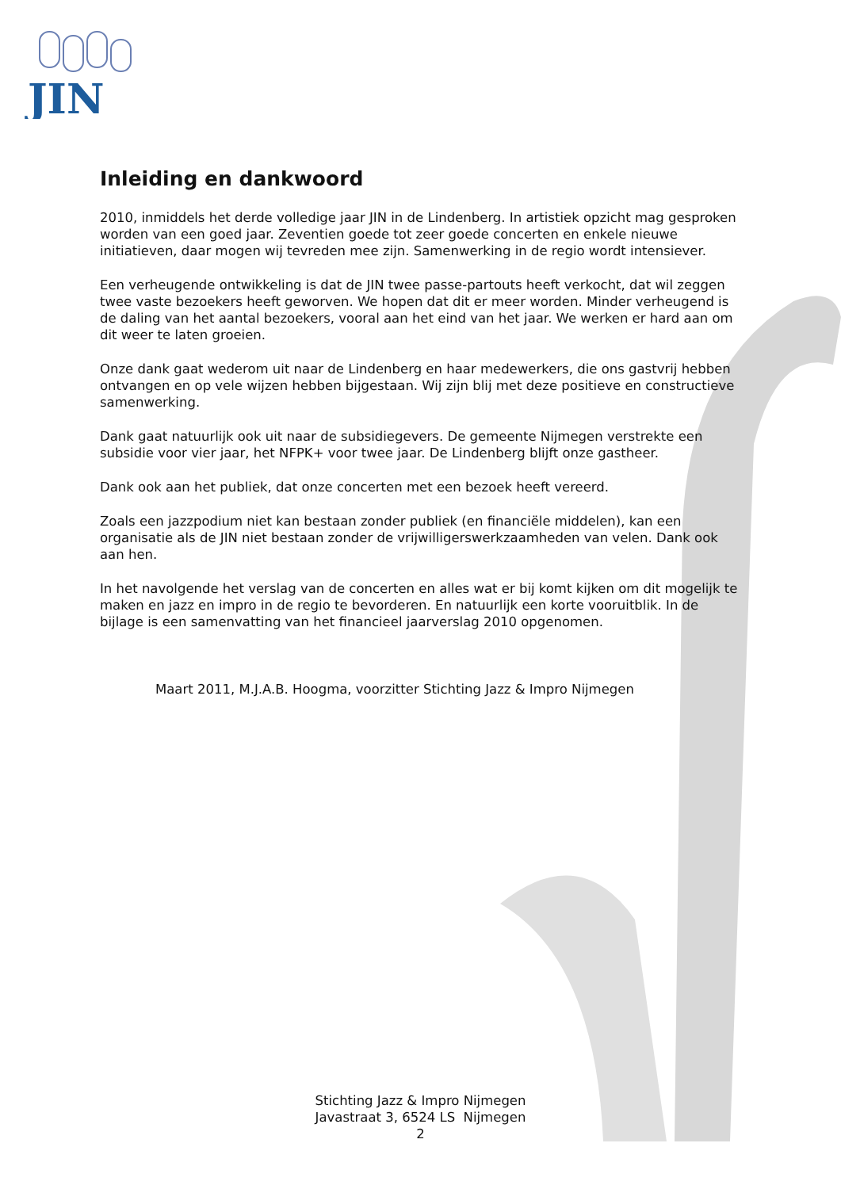JIN
Inleiding en dankwoord
2010, inmiddels het derde volledige jaar JIN in de Lindenberg. In artistiek opzicht mag gesproken worden van een goed jaar. Zeventien goede tot zeer goede concerten en enkele nieuwe initiatieven, daar mogen wij tevreden mee zijn. Samenwerking in de regio wordt intensiever.
Een verheugende ontwikkeling is dat de JIN twee passe-partouts heeft verkocht, dat wil zeggen twee vaste bezoekers heeft geworven. We hopen dat dit er meer worden. Minder verheugend is de daling van het aantal bezoekers, vooral aan het eind van het jaar. We werken er hard aan om dit weer te laten groeien.
Onze dank gaat wederom uit naar de Lindenberg en haar medewerkers, die ons gastvrij hebben ontvangen en op vele wijzen hebben bijgestaan. Wij zijn blij met deze positieve en constructieve samenwerking.
Dank gaat natuurlijk ook uit naar de subsidiegevers. De gemeente Nijmegen verstrekte een subsidie voor vier jaar, het NFPK+ voor twee jaar. De Lindenberg blijft onze gastheer.
Dank ook aan het publiek, dat onze concerten met een bezoek heeft vereerd.
Zoals een jazzpodium niet kan bestaan zonder publiek (en financiële middelen), kan een organisatie als de JIN niet bestaan zonder de vrijwilligerswerkzaamheden van velen. Dank ook aan hen.
In het navolgende het verslag van de concerten en alles wat er bij komt kijken om dit mogelijk te maken en jazz en impro in de regio te bevorderen. En natuurlijk een korte vooruitblik. In de bijlage is een samenvatting van het financieel jaarverslag 2010 opgenomen.
Maart 2011, M.J.A.B. Hoogma, voorzitter Stichting Jazz & Impro Nijmegen
Stichting Jazz & Impro Nijmegen
Javastraat 3, 6524 LS Nijmegen
2